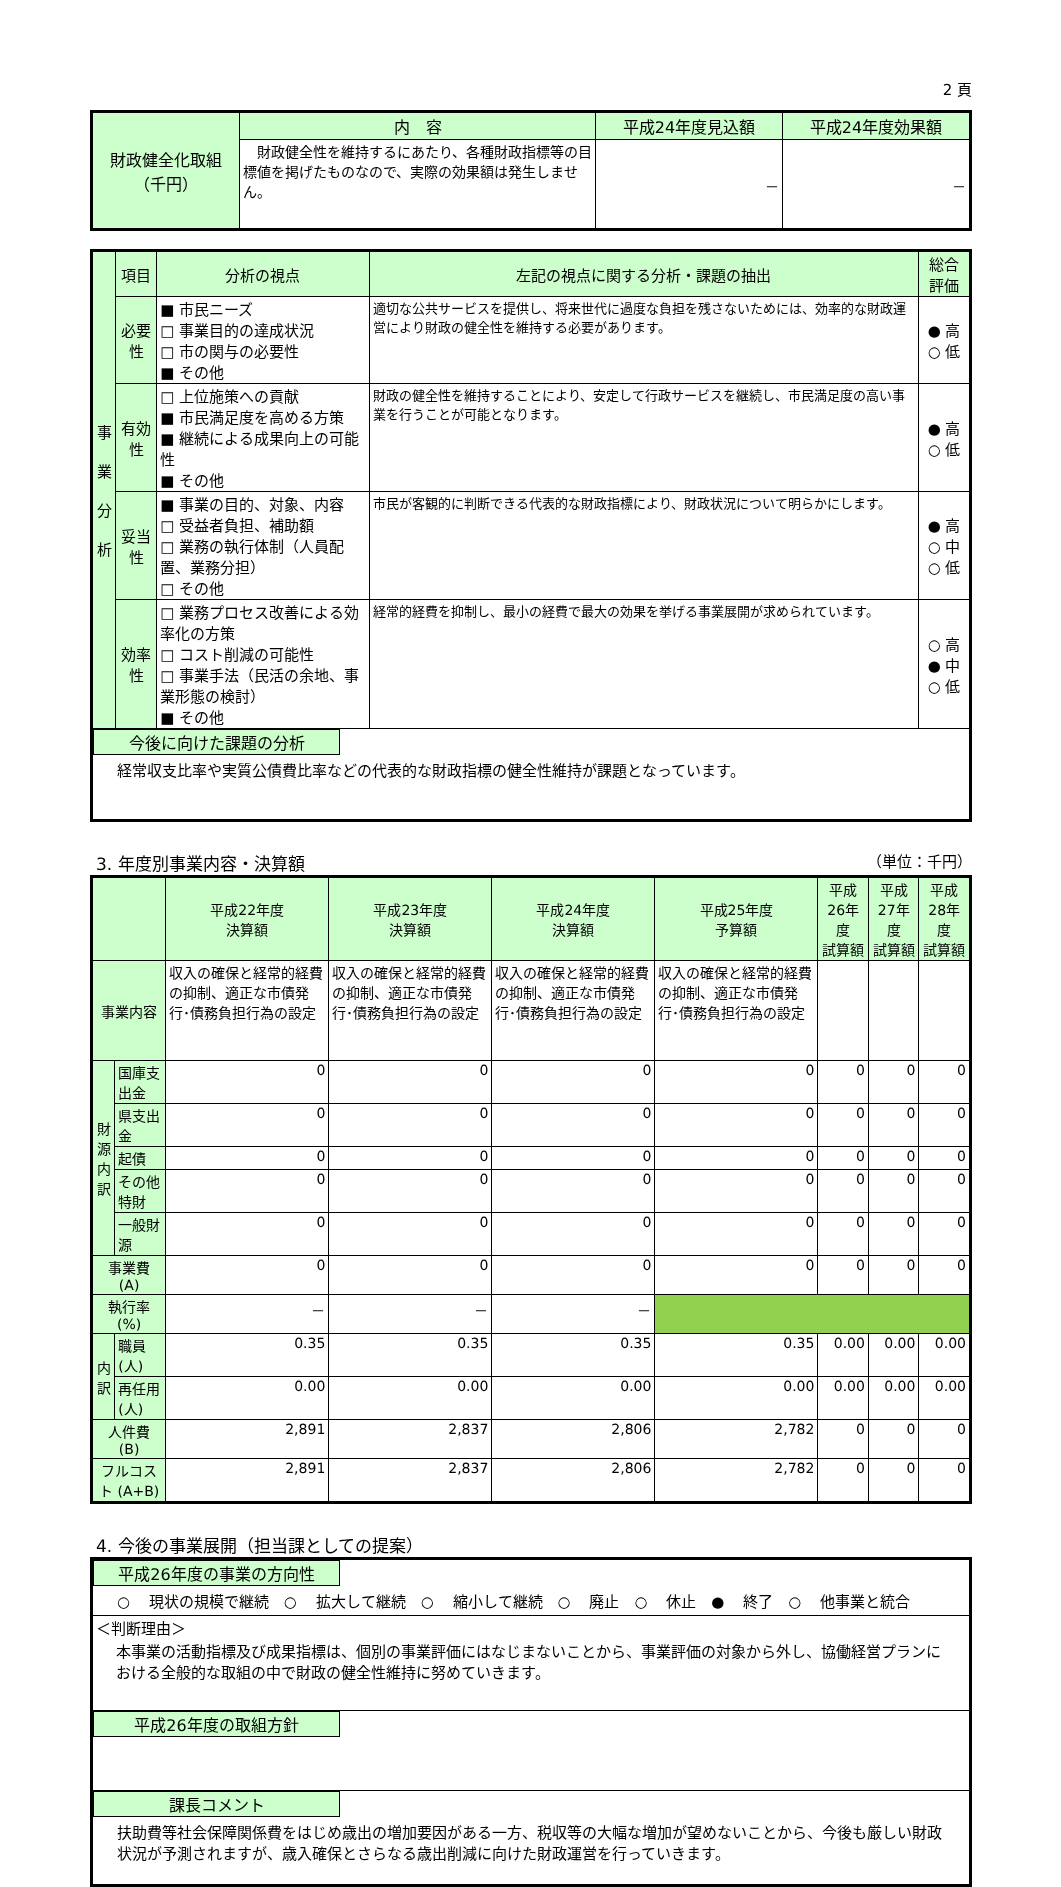2 頁
| 財政健全化取組 （千円） | 内 容 | 平成24年度見込額 | 平成24年度効果額 |
| --- | --- | --- | --- |
| | 財政健全性を維持するにあたり、各種財政指標等の目標値を掲げたものなので、実際の効果額は発生しません。 | － | － |
| 事 業 分 析 | 項目 | 分析の視点 | 左記の視点に関する分析・課題の抽出 | 総合評価 |
| | 必要性 | ■ 市民ニーズ □ 事業目的の達成状況 □ 市の関与の必要性 ■ その他 | 適切な公共サービスを提供し、将来世代に過度な負担を残さないためには、効率的な財政運営により財政の健全性を維持する必要があります。 | ● 高 ○ 低 |
| | 有効性 | □ 上位施策への貢献 ■ 市民満足度を高める方策 ■ 継続による成果向上の可能性 ■ その他 | 財政の健全性を維持することにより、安定して行政サービスを継続し、市民満足度の高い事業を行うことが可能となります。 | ● 高 ○ 低 |
| | 妥当性 | ■ 事業の目的、対象、内容 □ 受益者負担、補助額 □ 業務の執行体制（人員配置、業務分担） □ その他 | 市民が客観的に判断できる代表的な財政指標により、財政状況について明らかにします。 | ● 高 ○ 中 ○ 低 |
| | 効率性 | □ 業務プロセス改善による効率化の方策 □ コスト削減の可能性 □ 事業手法（民活の余地、事業形態の検討） ■ その他 | 経常的経費を抑制し、最小の経費で最大の効果を挙げる事業展開が求められています。 | ○ 高 ● 中 ○ 低 |
| 今後に向けた課題の分析 経常収支比率や実質公債費比率などの代表的な財政指標の健全性維持が課題となっています。 | | | | |
3. 年度別事業内容・決算額 （単位：千円）
| | | 平成22年度 決算額 | 平成23年度 決算額 | 平成24年度 決算額 | 平成25年度 予算額 | 平成26年度 試算額 | 平成27年度 試算額 | 平成28年度 試算額 |
| --- | --- | --- | --- | --- | --- | --- | --- | --- |
| 事業内容 | | 収入の確保と経常的経費の抑制、適正な市債発行･債務負担行為の設定 | 収入の確保と経常的経費の抑制、適正な市債発行･債務負担行為の設定 | 収入の確保と経常的経費の抑制、適正な市債発行･債務負担行為の設定 | 収入の確保と経常的経費の抑制、適正な市債発行･債務負担行為の設定 | | | |
| 財 源 内 訳 | 国庫支出金 | 0 | 0 | 0 | 0 | 0 | 0 | 0 |
| | 県支出金 | 0 | 0 | 0 | 0 | 0 | 0 | 0 |
| | 起債 | 0 | 0 | 0 | 0 | 0 | 0 | 0 |
| | その他 特財 | 0 | 0 | 0 | 0 | 0 | 0 | 0 |
| | 一般財源 | 0 | 0 | 0 | 0 | 0 | 0 | 0 |
| 事業費 (A) | | 0 | 0 | 0 | 0 | 0 | 0 | 0 |
| 執行率 (%) | | － | － | － | | | | |
| 内 訳 | 職員 (人) | 0.35 | 0.35 | 0.35 | 0.35 | 0.00 | 0.00 | 0.00 |
| | 再任用 (人) | 0.00 | 0.00 | 0.00 | 0.00 | 0.00 | 0.00 | 0.00 |
| 人件費 (B) | | 2,891 | 2,837 | 2,806 | 2,782 | 0 | 0 | 0 |
| フルコスト (A+B) | | 2,891 | 2,837 | 2,806 | 2,782 | 0 | 0 | 0 |
4. 今後の事業展開（担当課としての提案）
| 平成26年度の事業の方向性 ○ 現状の規模で継続 ○ 拡大して継続 ○ 縮小して継続 ○ 廃止 ○ 休止 ● 終了 ○ 他事業と統合 |
| ＜判断理由＞ 本事業の活動指標及び成果指標は、個別の事業評価にはなじまないことから、事業評価の対象から外し、協働経営プランにおける全般的な取組の中で財政の健全性維持に努めていきます。 |
| 平成26年度の取組方針 |
| 課長コメント 扶助費等社会保障関係費をはじめ歳出の増加要因がある一方、税収等の大幅な増加が望めないことから、今後も厳しい財政状況が予測されますが、歳入確保とさらなる歳出削減に向けた財政運営を行っていきます。 |